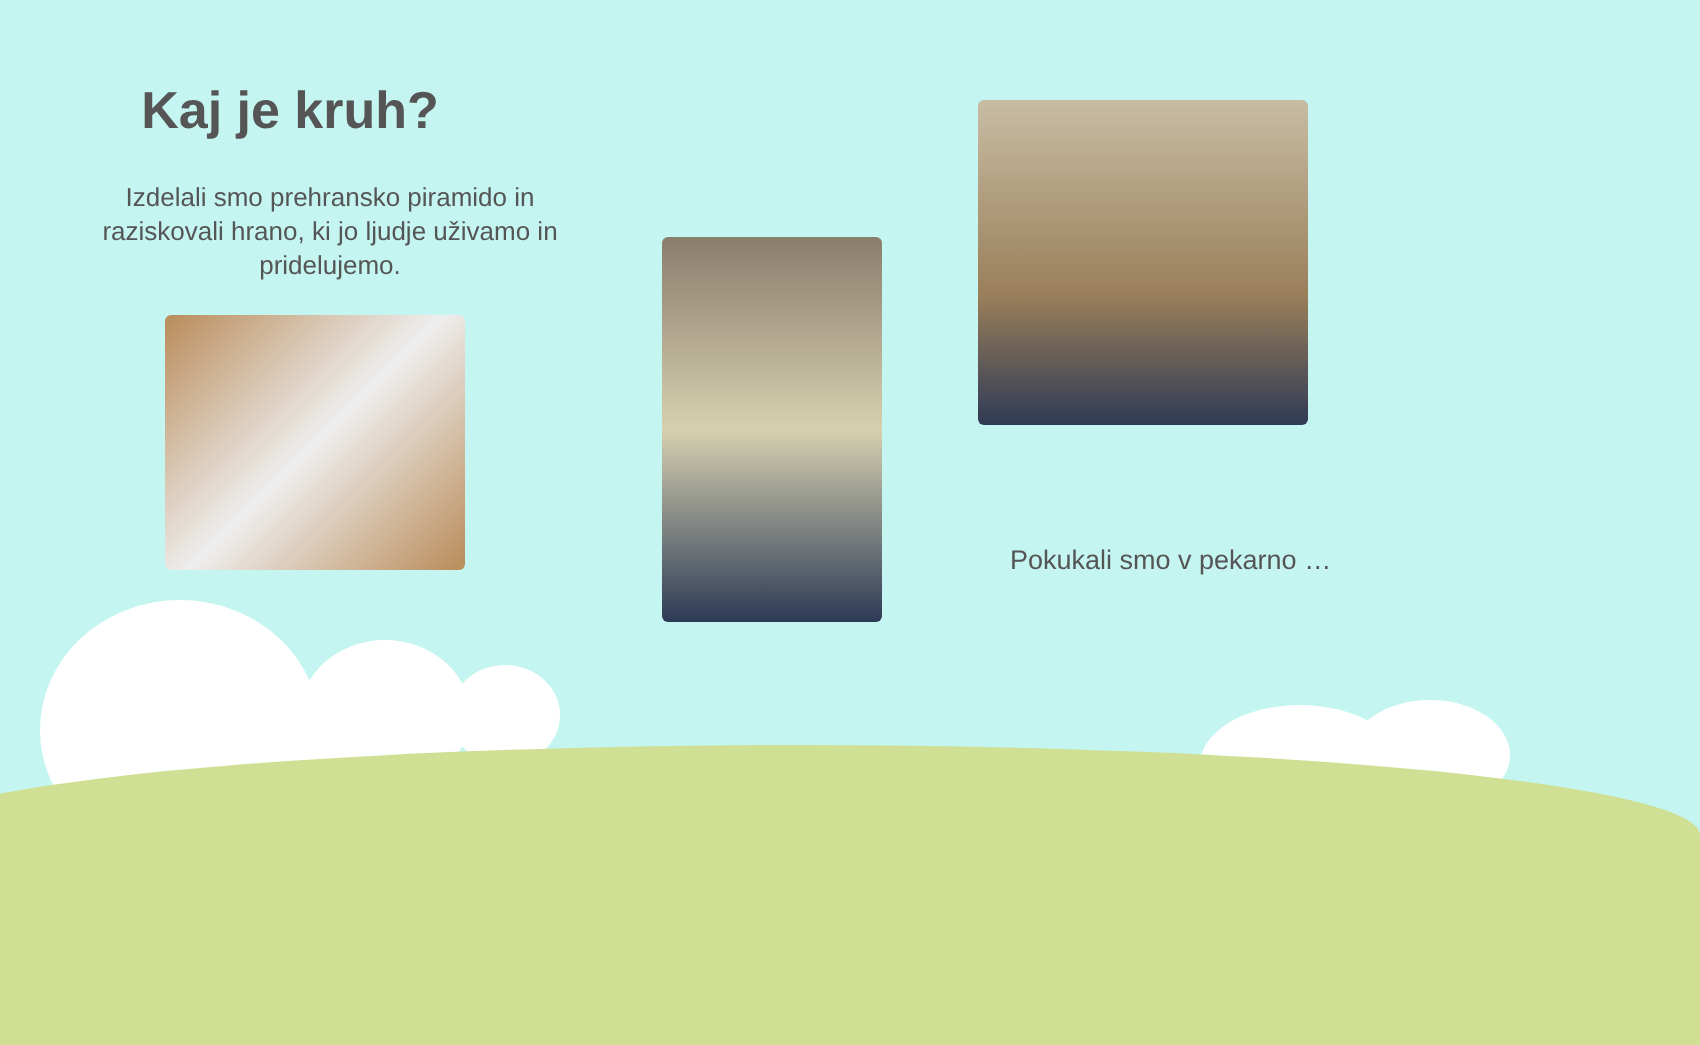Kaj je kruh?
Izdelali smo prehransko piramido in raziskovali hrano, ki jo ljudje uživamo in pridelujemo.
Pokukali smo v pekarno …